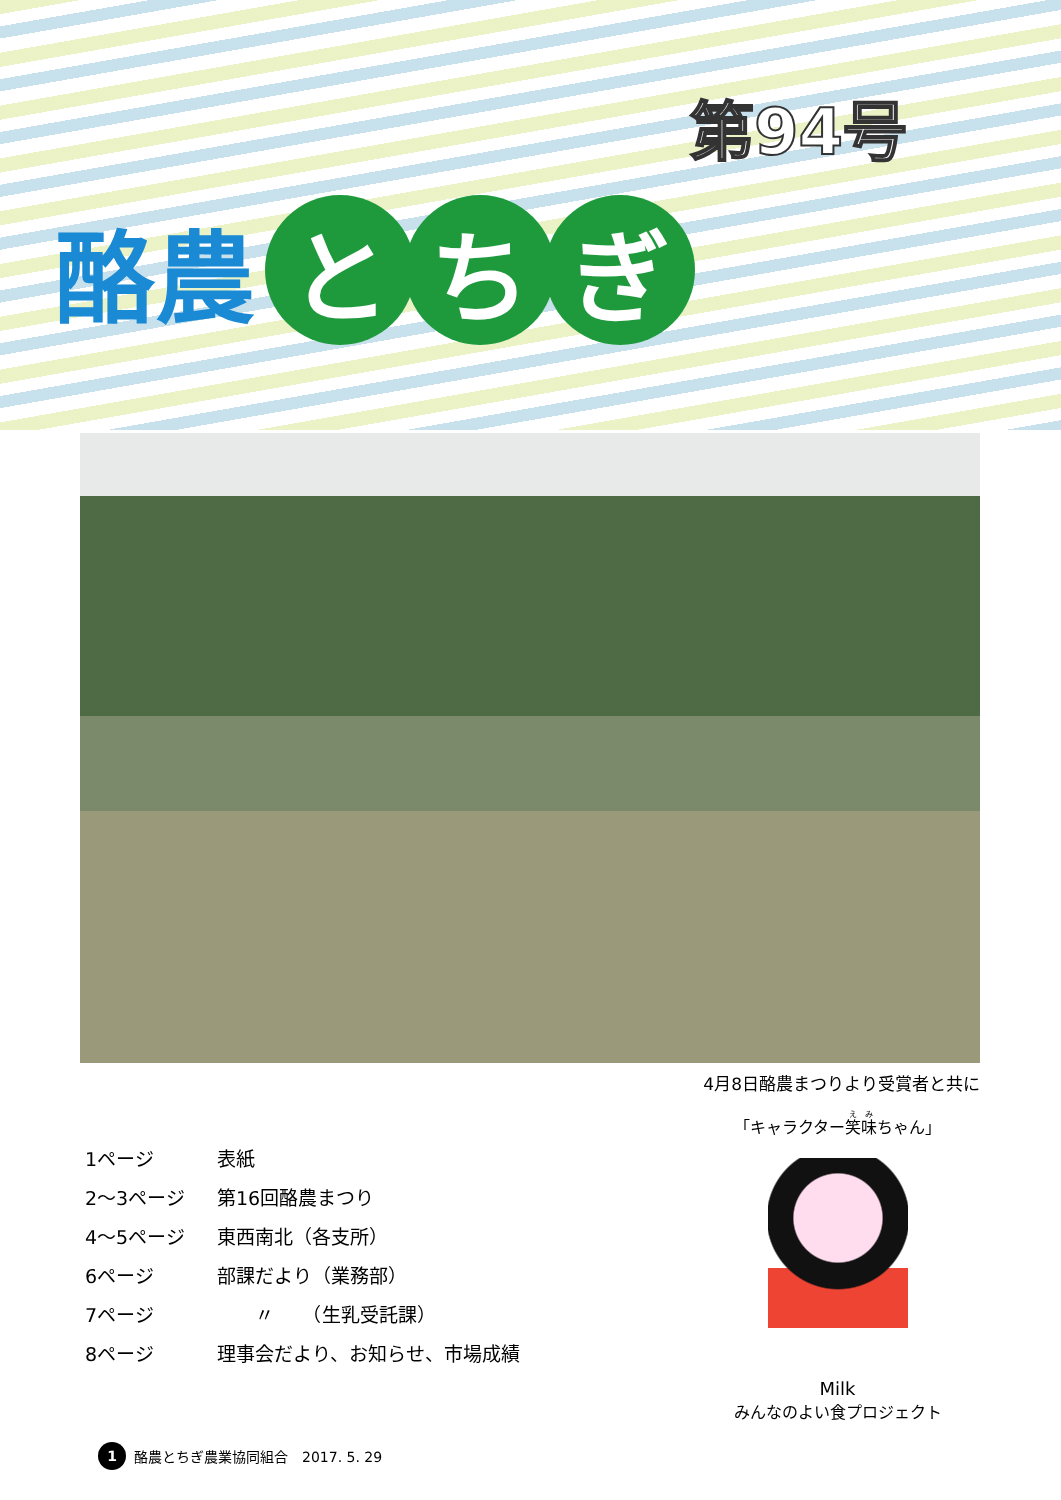第94号
酪農
と ち ぎ
4月8日酪農まつりより受賞者と共に
1ページ 表紙
2～3ページ 第16回酪農まつり
4～5ページ 東西南北（各支所）
6ページ 部課だより（業務部）
7ページ　　〃　　（生乳受託課）
8ページ 理事会だより、お知らせ、市場成績
「キャラクター笑味ちゃん」
Milk
みんなのよい食プロジェクト
1 酪農とちぎ農業協同組合　2017. 5. 29